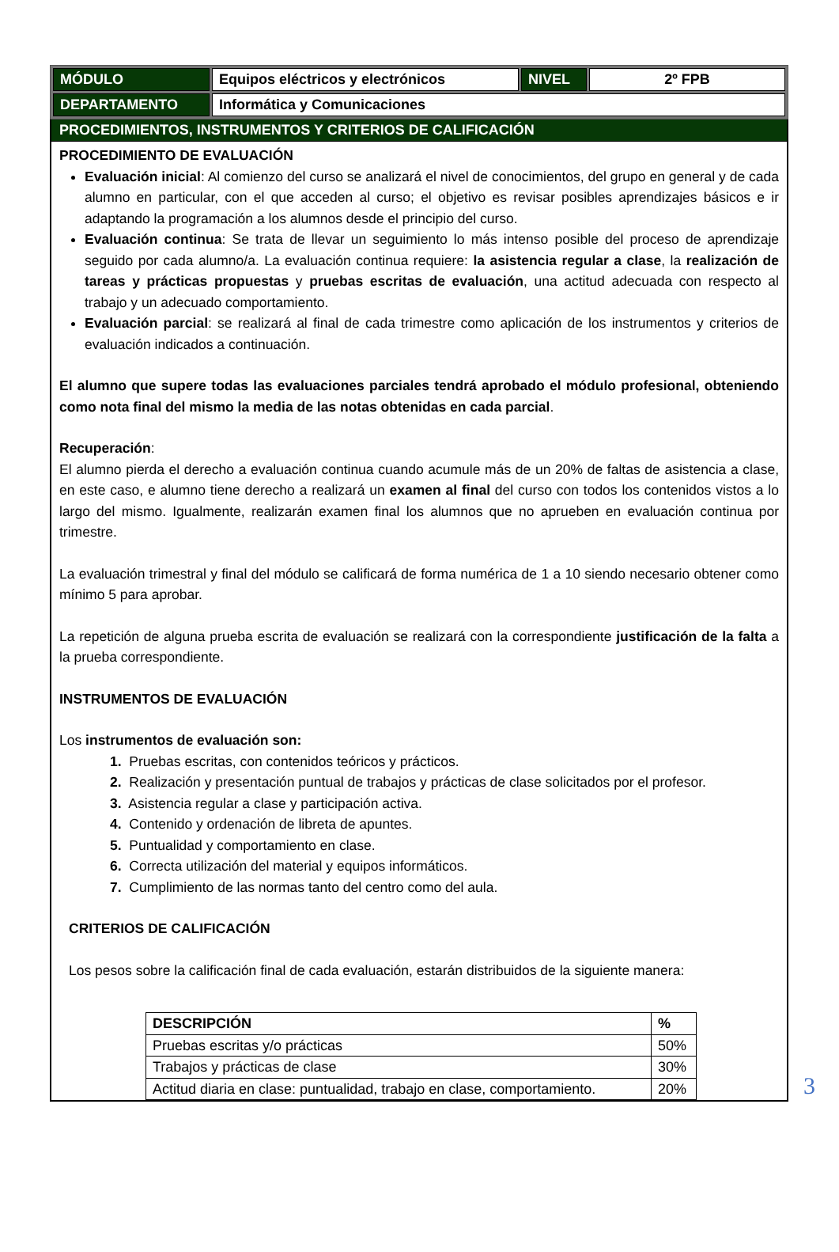| MÓDULO | Equipos eléctricos y electrónicos | NIVEL | 2º FPB |
| DEPARTAMENTO | Informática y Comunicaciones | | |
PROCEDIMIENTOS, INSTRUMENTOS Y CRITERIOS DE CALIFICACIÓN
PROCEDIMIENTO DE EVALUACIÓN
Evaluación inicial: Al comienzo del curso se analizará el nivel de conocimientos, del grupo en general y de cada alumno en particular, con el que acceden al curso; el objetivo es revisar posibles aprendizajes básicos e ir adaptando la programación a los alumnos desde el principio del curso.
Evaluación continua: Se trata de llevar un seguimiento lo más intenso posible del proceso de aprendizaje seguido por cada alumno/a. La evaluación continua requiere: la asistencia regular a clase, la realización de tareas y prácticas propuestas y pruebas escritas de evaluación, una actitud adecuada con respecto al trabajo y un adecuado comportamiento.
Evaluación parcial: se realizará al final de cada trimestre como aplicación de los instrumentos y criterios de evaluación indicados a continuación.
El alumno que supere todas las evaluaciones parciales tendrá aprobado el módulo profesional, obteniendo como nota final del mismo la media de las notas obtenidas en cada parcial.
Recuperación:
El alumno pierda el derecho a evaluación continua cuando acumule más de un 20% de faltas de asistencia a clase, en este caso, e alumno tiene derecho a realizará un examen al final del curso con todos los contenidos vistos a lo largo del mismo. Igualmente, realizarán examen final los alumnos que no aprueben en evaluación continua por trimestre.
La evaluación trimestral y final del módulo se calificará de forma numérica de 1 a 10 siendo necesario obtener como mínimo 5 para aprobar.
La repetición de alguna prueba escrita de evaluación se realizará con la correspondiente justificación de la falta a la prueba correspondiente.
INSTRUMENTOS DE EVALUACIÓN
Los instrumentos de evaluación son:
1. Pruebas escritas, con contenidos teóricos y prácticos.
2. Realización y presentación puntual de trabajos y prácticas de clase solicitados por el profesor.
3. Asistencia regular a clase y participación activa.
4. Contenido y ordenación de libreta de apuntes.
5. Puntualidad y comportamiento en clase.
6. Correcta utilización del material y equipos informáticos.
7. Cumplimiento de las normas tanto del centro como del aula.
CRITERIOS DE CALIFICACIÓN
Los pesos sobre la calificación final de cada evaluación, estarán distribuidos de la siguiente manera:
| DESCRIPCIÓN | % |
| --- | --- |
| Pruebas escritas y/o prácticas | 50% |
| Trabajos y prácticas de clase | 30% |
| Actitud diaria en clase: puntualidad, trabajo en clase, comportamiento. | 20% |
3